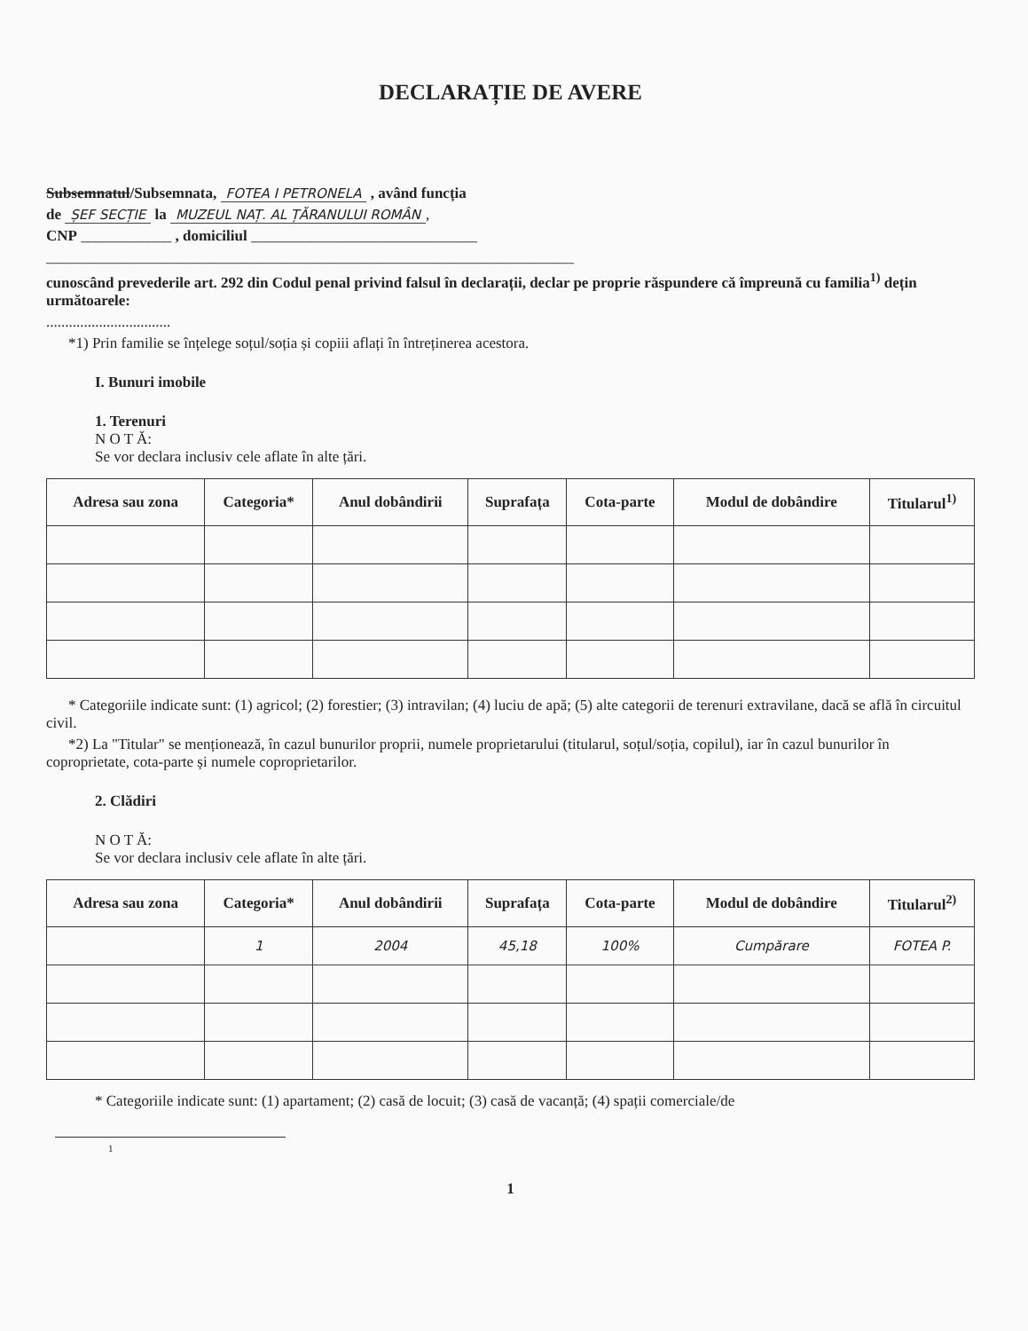DECLARAȚIE DE AVERE
Subsemnatul/Subsemnata, FOTEA I PETRONELA , având funcția
de ȘEF SECȚIE la MUZEUL NAȚ. AL ȚĂRANULUI ROMÂN,
CNP ____________ , domiciliul ______________________________
______________________________________________________________________
cunoscând prevederile art. 292 din Codul penal privind falsul în declarații, declar pe proprie răspundere că împreună cu familia<sup>1)</sup> dețin următoarele:
.................................
*1) Prin familie se înțelege soțul/soția și copiii aflați în întreținerea acestora.
I. Bunuri imobile
1. Terenuri
N O T Ă:
Se vor declara inclusiv cele aflate în alte țări.
| Adresa sau zona | Categoria* | Anul dobândirii | Suprafața | Cota-parte | Modul de dobândire | Titularul<sup>1)</sup> |
| --- | --- | --- | --- | --- | --- | --- |
* Categoriile indicate sunt: (1) agricol; (2) forestier; (3) intravilan; (4) luciu de apă; (5) alte categorii de terenuri extravilane, dacă se află în circuitul civil.
*2) La "Titular" se menționează, în cazul bunurilor proprii, numele proprietarului (titularul, soțul/soția, copilul), iar în cazul bunurilor în coproprietate, cota-parte și numele coproprietarilor.
2. Clădiri
N O T Ă:
Se vor declara inclusiv cele aflate în alte țări.
| Adresa sau zona | Categoria* | Anul dobândirii | Suprafața | Cota-parte | Modul de dobândire | Titularul<sup>2)</sup> |
| --- | --- | --- | --- | --- | --- | --- |
| | 1 | 2004 | 45,18 | 100% | Cumpărare | FOTEA P. |
* Categoriile indicate sunt: (1) apartament; (2) casă de locuit; (3) casă de vacanță; (4) spații comerciale/de
1
1